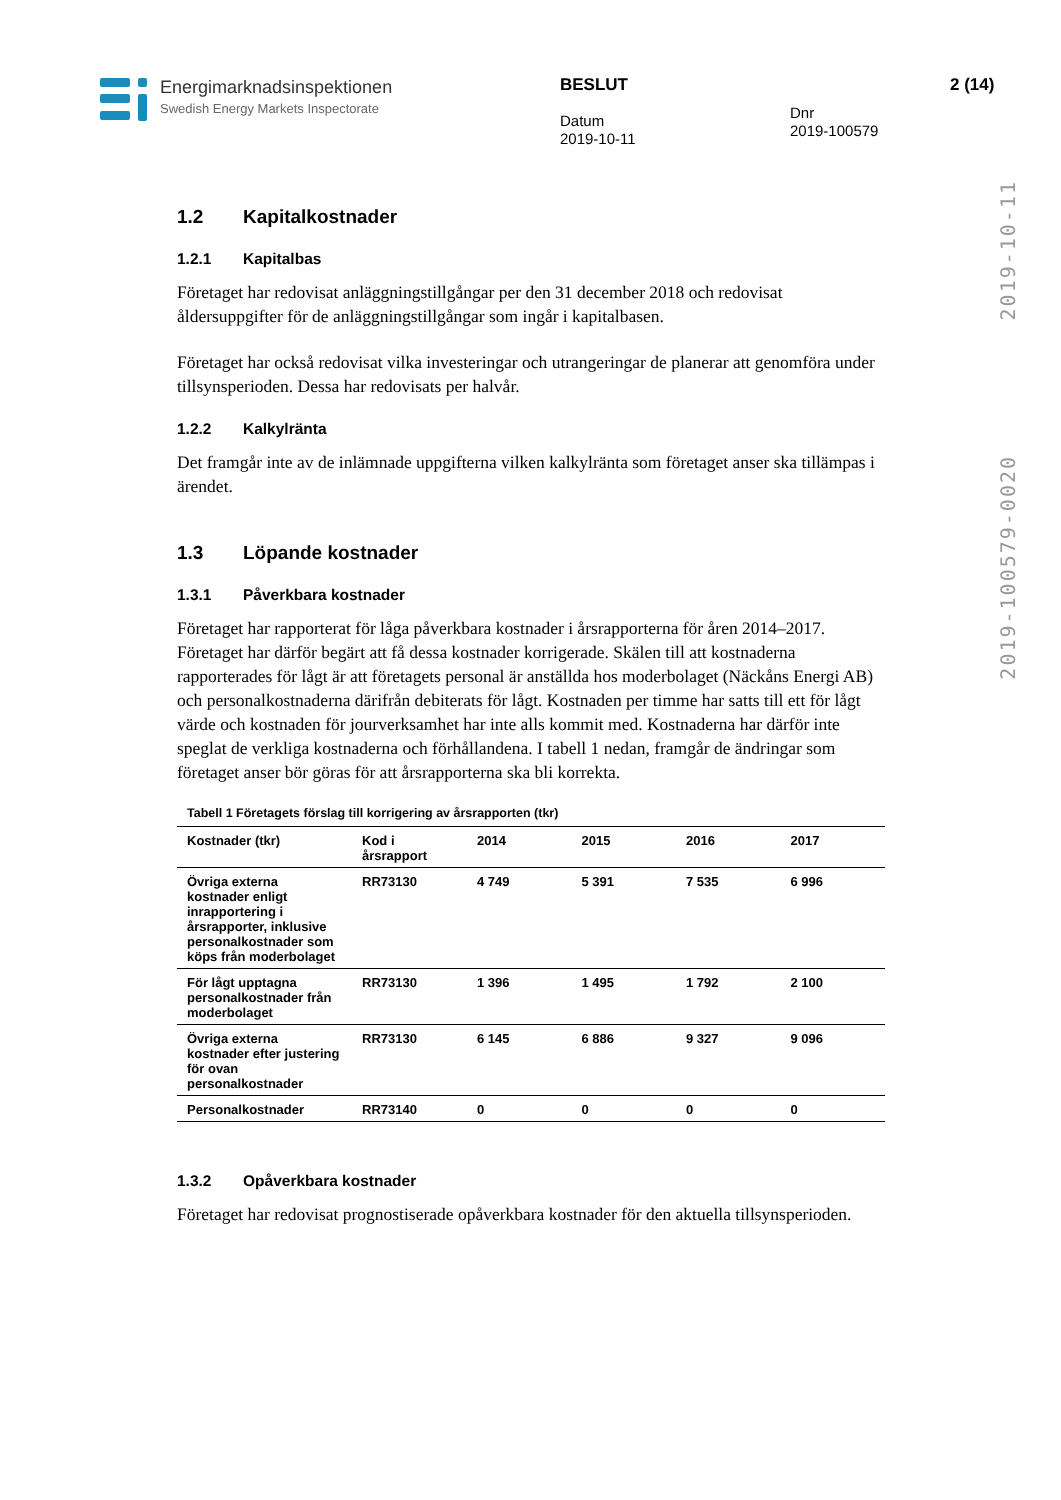Energimarknadsinspektionen
Swedish Energy Markets Inspectorate
BESLUT
Datum
2019-10-11
Dnr
2019-100579
2 (14)
2019-10-11
2019-100579-0020
1.2 Kapitalkostnader
1.2.1 Kapitalbas
Företaget har redovisat anläggningstillgångar per den 31 december 2018 och redovisat åldersuppgifter för de anläggningstillgångar som ingår i kapitalbasen.
Företaget har också redovisat vilka investeringar och utrangeringar de planerar att genomföra under tillsynsperioden. Dessa har redovisats per halvår.
1.2.2 Kalkylränta
Det framgår inte av de inlämnade uppgifterna vilken kalkylränta som företaget anser ska tillämpas i ärendet.
1.3 Löpande kostnader
1.3.1 Påverkbara kostnader
Företaget har rapporterat för låga påverkbara kostnader i årsrapporterna för åren 2014–2017. Företaget har därför begärt att få dessa kostnader korrigerade. Skälen till att kostnaderna rapporterades för lågt är att företagets personal är anställda hos moderbolaget (Näckåns Energi AB) och personalkostnaderna därifrån debiterats för lågt. Kostnaden per timme har satts till ett för lågt värde och kostnaden för jourverksamhet har inte alls kommit med. Kostnaderna har därför inte speglat de verkliga kostnaderna och förhållandena. I tabell 1 nedan, framgår de ändringar som företaget anser bör göras för att årsrapporterna ska bli korrekta.
Tabell 1 Företagets förslag till korrigering av årsrapporten (tkr)
| Kostnader (tkr) | Kod i årsrapport | 2014 | 2015 | 2016 | 2017 |
| --- | --- | --- | --- | --- | --- |
| Övriga externa kostnader enligt inrapportering i årsrapporter, inklusive personalkostnader som köps från moderbolaget | RR73130 | 4 749 | 5 391 | 7 535 | 6 996 |
| För lågt upptagna personalkostnader från moderbolaget | RR73130 | 1 396 | 1 495 | 1 792 | 2 100 |
| Övriga externa kostnader efter justering för ovan personalkostnader | RR73130 | 6 145 | 6 886 | 9 327 | 9 096 |
| Personalkostnader | RR73140 | 0 | 0 | 0 | 0 |
1.3.2 Opåverkbara kostnader
Företaget har redovisat prognostiserade opåverkbara kostnader för den aktuella tillsynsperioden.